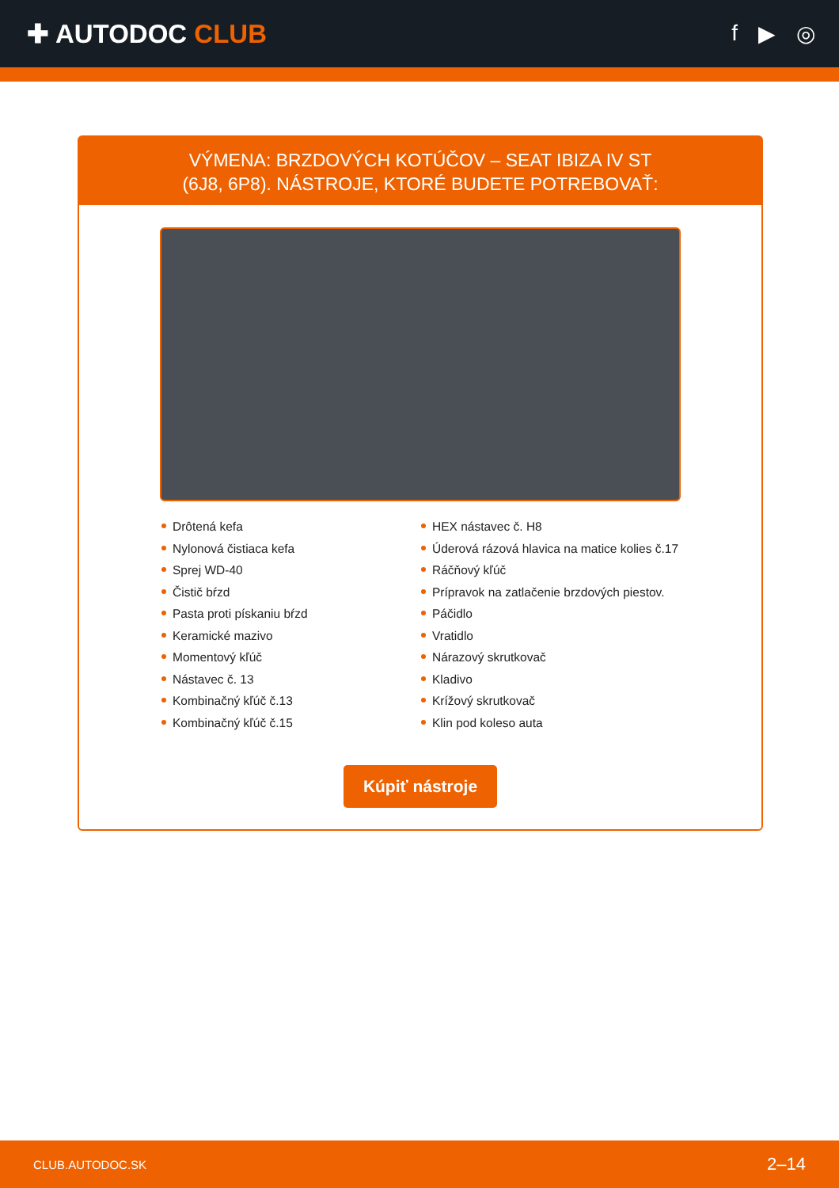✚ AUTODOC CLUB
f ▶ ◎
VÝMENA: BRZDOVÝCH KOTÚČOV – SEAT IBIZA IV ST
(6J8, 6P8). NÁSTROJE, KTORÉ BUDETE POTREBOVAŤ:
Drôtená kefa
Nylonová čistiaca kefa
Sprej WD-40
Čistič bŕzd
Pasta proti pískaniu bŕzd
Keramické mazivo
Momentový kľúč
Nástavec č. 13
Kombinačný kľúč č.13
Kombinačný kľúč č.15
HEX nástavec č. H8
Úderová rázová hlavica na matice kolies č.17
Ráčňový kľúč
Prípravok na zatlačenie brzdových piestov.
Páčidlo
Vratidlo
Nárazový skrutkovač
Kladivo
Krížový skrutkovač
Klin pod koleso auta
Kúpiť nástroje
CLUB.AUTODOC.SK 2–14